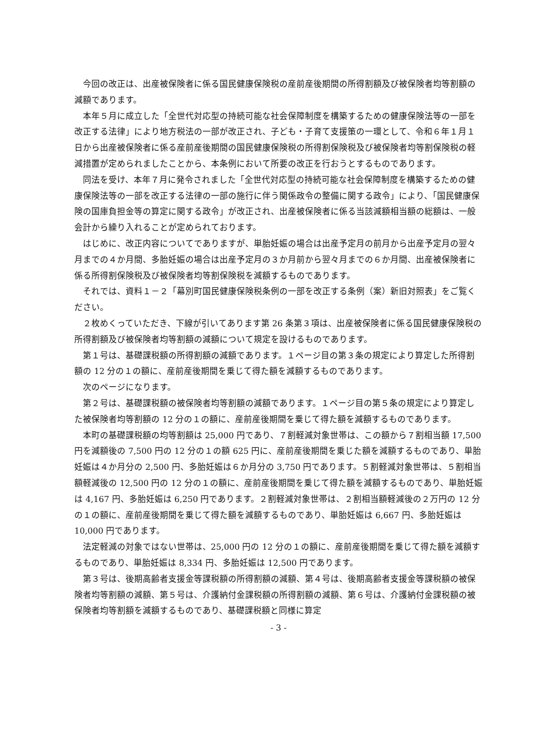今回の改正は、出産被保険者に係る国民健康保険税の産前産後期間の所得割額及び被保険者均等割額の減額であります。
本年５月に成立した「全世代対応型の持続可能な社会保障制度を構築するための健康保険法等の一部を改正する法律」により地方税法の一部が改正され、子ども・子育て支援策の一環として、令和６年１月１日から出産被保険者に係る産前産後期間の国民健康保険税の所得割保険税及び被保険者均等割保険税の軽減措置が定められましたことから、本条例において所要の改正を行おうとするものであります。
同法を受け、本年７月に発令されました「全世代対応型の持続可能な社会保障制度を構築するための健康保険法等の一部を改正する法律の一部の施行に伴う関係政令の整備に関する政令」により、「国民健康保険の国庫負担金等の算定に関する政令」が改正され、出産被保険者に係る当該減額相当額の総額は、一般会計から繰り入れることが定められております。
はじめに、改正内容についてでありますが、単胎妊娠の場合は出産予定月の前月から出産予定月の翌々月までの４か月間、多胎妊娠の場合は出産予定月の３か月前から翌々月までの６か月間、出産被保険者に係る所得割保険税及び被保険者均等割保険税を減額するものであります。
それでは、資料１－２「幕別町国民健康保険税条例の一部を改正する条例（案）新旧対照表」をご覧ください。
２枚めくっていただき、下線が引いてあります第 26 条第３項は、出産被保険者に係る国民健康保険税の所得割額及び被保険者均等割額の減額について規定を設けるものであります。
第１号は、基礎課税額の所得割額の減額であります。１ページ目の第３条の規定により算定した所得割額の 12 分の１の額に、産前産後期間を乗じて得た額を減額するものであります。
次のページになります。
第２号は、基礎課税額の被保険者均等割額の減額であります。１ページ目の第５条の規定により算定した被保険者均等割額の 12 分の１の額に、産前産後期間を乗じて得た額を減額するものであります。
本町の基礎課税額の均等割額は 25,000 円であり、７割軽減対象世帯は、この額から７割相当額 17,500 円を減額後の 7,500 円の 12 分の１の額 625 円に、産前産後期間を乗じた額を減額するものであり、単胎妊娠は４か月分の 2,500 円、多胎妊娠は６か月分の 3,750 円であります。５割軽減対象世帯は、５割相当額軽減後の 12,500 円の 12 分の１の額に、産前産後期間を乗じて得た額を減額するものであり、単胎妊娠は 4,167 円、多胎妊娠は 6,250 円であります。２割軽減対象世帯は、２割相当額軽減後の２万円の 12 分の１の額に、産前産後期間を乗じて得た額を減額するものであり、単胎妊娠は 6,667 円、多胎妊娠は 10,000 円であります。
法定軽減の対象ではない世帯は、25,000 円の 12 分の１の額に、産前産後期間を乗じて得た額を減額するものであり、単胎妊娠は 8,334 円、多胎妊娠は 12,500 円であります。
第３号は、後期高齢者支援金等課税額の所得割額の減額、第４号は、後期高齢者支援金等課税額の被保険者均等割額の減額、第５号は、介護納付金課税額の所得割額の減額、第６号は、介護納付金課税額の被保険者均等割額を減額するものであり、基礎課税額と同様に算定
- 3 -